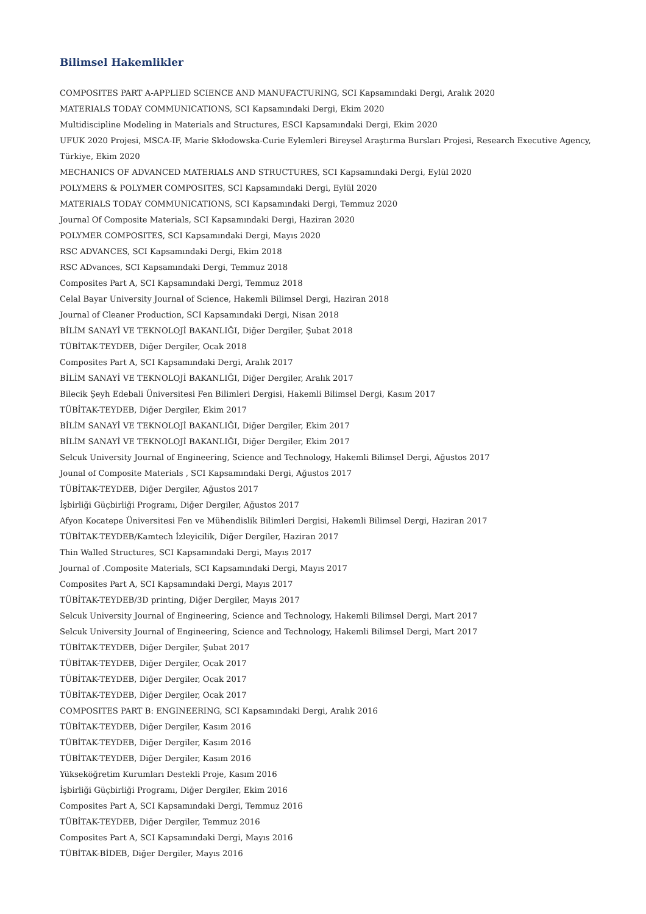Bilimsel Hakemlikler
COMPOSITES PART A-APPLIED SCIENCE AND MANUFACTURING, SCI Kapsamındaki Dergi, Aralık 2020
MATERIALS TODAY COMMUNICATIONS, SCI Kapsamındaki Dergi, Ekim 2020
Multidiscipline Modeling in Materials and Structures, ESCI Kapsamındaki Dergi, Ekim 2020
UFUK 2020 Projesi, MSCA-IF, Marie Skłodowska-Curie Eylemleri Bireysel Araştırma Bursları Projesi, Research Executive Agency, Türkiye, Ekim 2020
MECHANICS OF ADVANCED MATERIALS AND STRUCTURES, SCI Kapsamındaki Dergi, Eylül 2020
POLYMERS & POLYMER COMPOSITES, SCI Kapsamındaki Dergi, Eylül 2020
MATERIALS TODAY COMMUNICATIONS, SCI Kapsamındaki Dergi, Temmuz 2020
Journal Of Composite Materials, SCI Kapsamındaki Dergi, Haziran 2020
POLYMER COMPOSITES, SCI Kapsamındaki Dergi, Mayıs 2020
RSC ADVANCES, SCI Kapsamındaki Dergi, Ekim 2018
RSC ADvances, SCI Kapsamındaki Dergi, Temmuz 2018
Composites Part A, SCI Kapsamındaki Dergi, Temmuz 2018
Celal Bayar University Journal of Science, Hakemli Bilimsel Dergi, Haziran 2018
Journal of Cleaner Production, SCI Kapsamındaki Dergi, Nisan 2018
BİLİM SANAYİ VE TEKNOLOJİ BAKANLIĞI, Diğer Dergiler, Şubat 2018
TÜBİTAK-TEYDEB, Diğer Dergiler, Ocak 2018
Composites Part A, SCI Kapsamındaki Dergi, Aralık 2017
BİLİM SANAYİ VE TEKNOLOJİ BAKANLIĞI, Diğer Dergiler, Aralık 2017
Bilecik Şeyh Edebali Üniversitesi Fen Bilimleri Dergisi, Hakemli Bilimsel Dergi, Kasım 2017
TÜBİTAK-TEYDEB, Diğer Dergiler, Ekim 2017
BİLİM SANAYİ VE TEKNOLOJİ BAKANLIĞI, Diğer Dergiler, Ekim 2017
BİLİM SANAYİ VE TEKNOLOJİ BAKANLIĞI, Diğer Dergiler, Ekim 2017
Selcuk University Journal of Engineering, Science and Technology, Hakemli Bilimsel Dergi, Ağustos 2017
Jounal of Composite Materials , SCI Kapsamındaki Dergi, Ağustos 2017
TÜBİTAK-TEYDEB, Diğer Dergiler, Ağustos 2017
İşbirliği Güçbirliği Programı, Diğer Dergiler, Ağustos 2017
Afyon Kocatepe Üniversitesi Fen ve Mühendislik Bilimleri Dergisi, Hakemli Bilimsel Dergi, Haziran 2017
TÜBİTAK-TEYDEB/Kamtech İzleyicilik, Diğer Dergiler, Haziran 2017
Thin Walled Structures, SCI Kapsamındaki Dergi, Mayıs 2017
Journal of .Composite Materials, SCI Kapsamındaki Dergi, Mayıs 2017
Composites Part A, SCI Kapsamındaki Dergi, Mayıs 2017
TÜBİTAK-TEYDEB/3D printing, Diğer Dergiler, Mayıs 2017
Selcuk University Journal of Engineering, Science and Technology, Hakemli Bilimsel Dergi, Mart 2017
Selcuk University Journal of Engineering, Science and Technology, Hakemli Bilimsel Dergi, Mart 2017
TÜBİTAK-TEYDEB, Diğer Dergiler, Şubat 2017
TÜBİTAK-TEYDEB, Diğer Dergiler, Ocak 2017
TÜBİTAK-TEYDEB, Diğer Dergiler, Ocak 2017
TÜBİTAK-TEYDEB, Diğer Dergiler, Ocak 2017
COMPOSITES PART B: ENGINEERING, SCI Kapsamındaki Dergi, Aralık 2016
TÜBİTAK-TEYDEB, Diğer Dergiler, Kasım 2016
TÜBİTAK-TEYDEB, Diğer Dergiler, Kasım 2016
TÜBİTAK-TEYDEB, Diğer Dergiler, Kasım 2016
Yükseköğretim Kurumları Destekli Proje, Kasım 2016
İşbirliği Güçbirliği Programı, Diğer Dergiler, Ekim 2016
Composites Part A, SCI Kapsamındaki Dergi, Temmuz 2016
TÜBİTAK-TEYDEB, Diğer Dergiler, Temmuz 2016
Composites Part A, SCI Kapsamındaki Dergi, Mayıs 2016
TÜBİTAK-BİDEB, Diğer Dergiler, Mayıs 2016